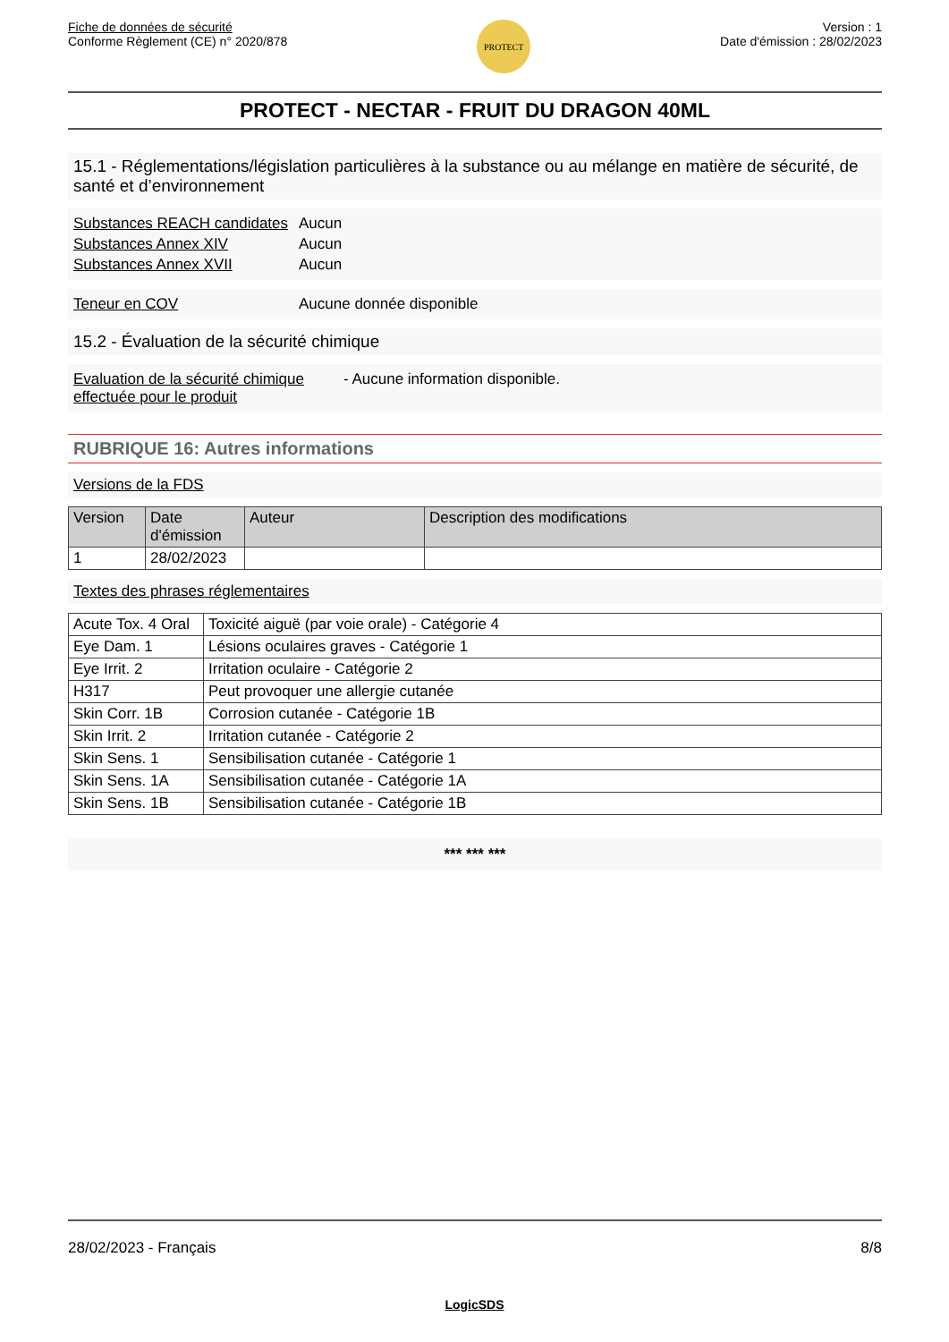Fiche de données de sécurité
Conforme Règlement (CE) n° 2020/878
PROTECT
Version : 1
Date d'émission : 28/02/2023
PROTECT - NECTAR - FRUIT DU DRAGON 40ML
15.1 - Réglementations/législation particulières à la substance ou au mélange en matière de sécurité, de santé et d’environnement
Substances REACH candidates Aucun
Substances Annex XIV Aucun
Substances Annex XVII Aucun
Teneur en COV Aucune donnée disponible
15.2 - Évaluation de la sécurité chimique
Evaluation de la sécurité chimique effectuée pour le produit - Aucune information disponible.
RUBRIQUE 16: Autres informations
Versions de la FDS
| Version | Date d'émission | Auteur | Description des modifications |
| --- | --- | --- | --- |
| 1 | 28/02/2023 | | |
Textes des phrases réglementaires
| Acute Tox. 4 Oral | Toxicité aiguë (par voie orale) - Catégorie 4 |
| Eye Dam. 1 | Lésions oculaires graves - Catégorie 1 |
| Eye Irrit. 2 | Irritation oculaire - Catégorie 2 |
| H317 | Peut provoquer une allergie cutanée |
| Skin Corr. 1B | Corrosion cutanée - Catégorie 1B |
| Skin Irrit. 2 | Irritation cutanée - Catégorie 2 |
| Skin Sens. 1 | Sensibilisation cutanée - Catégorie 1 |
| Skin Sens. 1A | Sensibilisation cutanée - Catégorie 1A |
| Skin Sens. 1B | Sensibilisation cutanée - Catégorie 1B |
*** *** ***
28/02/2023 - Français 8/8
LogicSDS